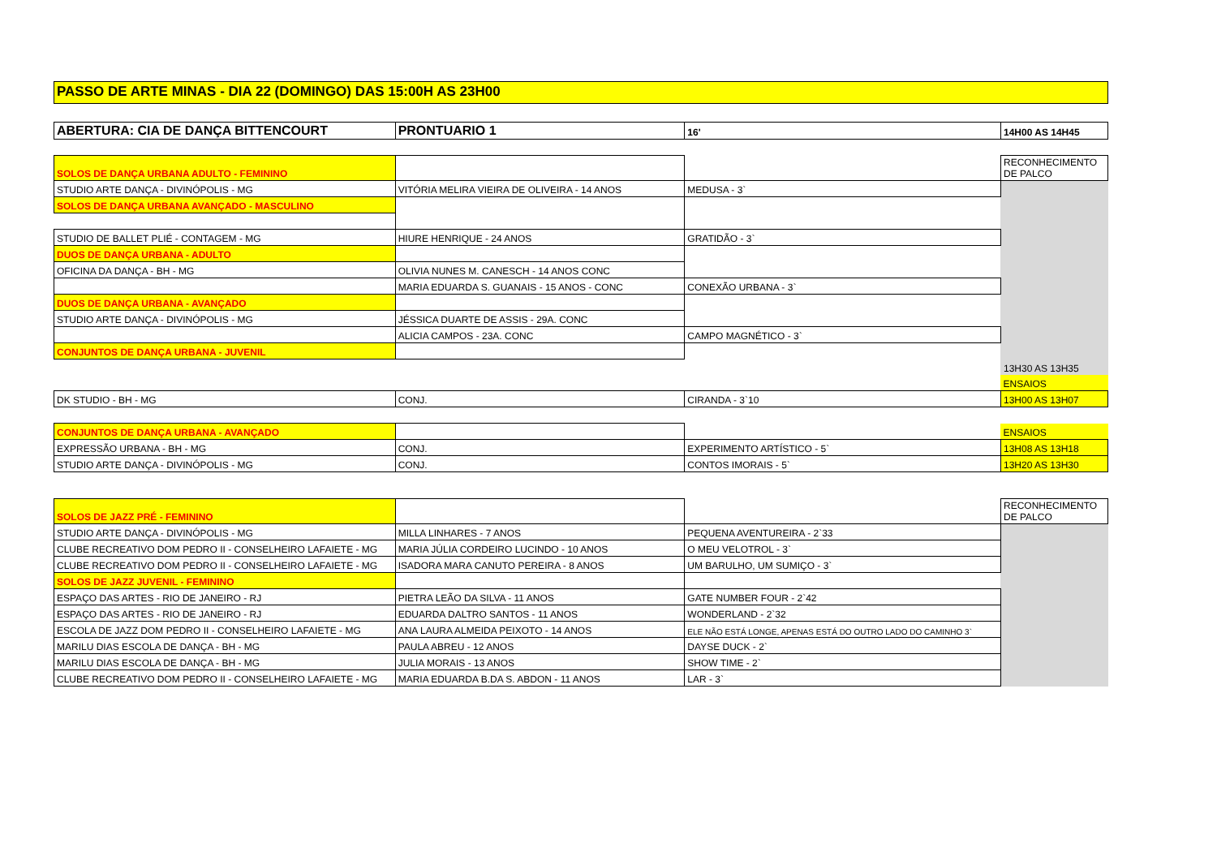PASSO DE ARTE MINAS - DIA 22 (DOMINGO) DAS 15:00H AS 23H00
| ABERTURA: CIA DE DANÇA BITTENCOURT | PRONTUARIO 1 | 16' | 14H00 AS 14H45 |
| SOLOS DE DANÇA URBANA ADULTO - FEMININO | | | RECONHECIMENTO DE PALCO |
| STUDIO ARTE DANÇA - DIVINÓPOLIS - MG | VITÓRIA MELIRA VIEIRA DE OLIVEIRA - 14 ANOS | MEDUSA - 3` | 13H30 AS 13H35 |
| SOLOS DE DANÇA URBANA AVANÇADO - MASCULINO | | | |
| STUDIO DE BALLET PLIÉ - CONTAGEM - MG | HIURE HENRIQUE - 24 ANOS | GRATIDÃO - 3` | |
| DUOS DE DANÇA URBANA - ADULTO | | | |
| OFICINA DA DANÇA - BH - MG | OLIVIA NUNES M. CANESCH - 14 ANOS CONC | | |
| | MARIA EDUARDA S. GUANAIS - 15 ANOS - CONC | CONEXÃO URBANA - 3` | |
| DUOS DE DANÇA URBANA - AVANÇADO | | | |
| STUDIO ARTE DANÇA - DIVINÓPOLIS - MG | JÉSSICA DUARTE DE ASSIS - 29A. CONC | | |
| | ALICIA CAMPOS - 23A. CONC | CAMPO MAGNÉTICO - 3` | |
| CONJUNTOS DE DANÇA URBANA - JUVENIL | | | |
| | | | ENSAIOS |
| DK STUDIO - BH - MG | CONJ. | CIRANDA - 3`10 | 13H00 AS 13H07 |
| CONJUNTOS DE DANÇA URBANA - AVANÇADO | | | ENSAIOS |
| EXPRESSÃO URBANA - BH - MG | CONJ. | EXPERIMENTO ARTÍSTICO - 5` | 13H08 AS 13H18 |
| STUDIO ARTE DANÇA - DIVINÓPOLIS - MG | CONJ. | CONTOS IMORAIS - 5` | 13H20 AS 13H30 |
| SOLOS DE JAZZ PRÉ - FEMININO | | | RECONHECIMENTO DE PALCO |
| STUDIO ARTE DANÇA - DIVINÓPOLIS - MG | MILLA LINHARES - 7 ANOS | PEQUENA AVENTUREIRA - 2`33 | |
| CLUBE RECREATIVO DOM PEDRO II - CONSELHEIRO LAFAIETE - MG | MARIA JÚLIA CORDEIRO LUCINDO - 10 ANOS | O MEU VELOTROL - 3` | |
| CLUBE RECREATIVO DOM PEDRO II - CONSELHEIRO LAFAIETE - MG | ISADORA MARA CANUTO PEREIRA - 8 ANOS | UM BARULHO, UM SUMIÇO - 3` | |
| SOLOS DE JAZZ JUVENIL - FEMININO | | | |
| ESPAÇO DAS ARTES - RIO DE JANEIRO - RJ | PIETRA LEÃO DA SILVA - 11 ANOS | GATE NUMBER FOUR - 2`42 | |
| ESPAÇO DAS ARTES - RIO DE JANEIRO - RJ | EDUARDA DALTRO SANTOS - 11 ANOS | WONDERLAND - 2`32 | |
| ESCOLA DE JAZZ DOM PEDRO II - CONSELHEIRO LAFAIETE - MG | ANA LAURA ALMEIDA PEIXOTO - 14 ANOS | ELE NÃO ESTÁ LONGE, APENAS ESTÁ DO OUTRO LADO DO CAMINHO 3` | |
| MARILU DIAS ESCOLA DE DANÇA - BH - MG | PAULA ABREU - 12 ANOS | DAYSE DUCK - 2` | |
| MARILU DIAS ESCOLA DE DANÇA - BH - MG | JULIA MORAIS - 13 ANOS | SHOW TIME - 2` | |
| CLUBE RECREATIVO DOM PEDRO II - CONSELHEIRO LAFAIETE - MG | MARIA EDUARDA B.DA S. ABDON - 11 ANOS | LAR - 3` | |